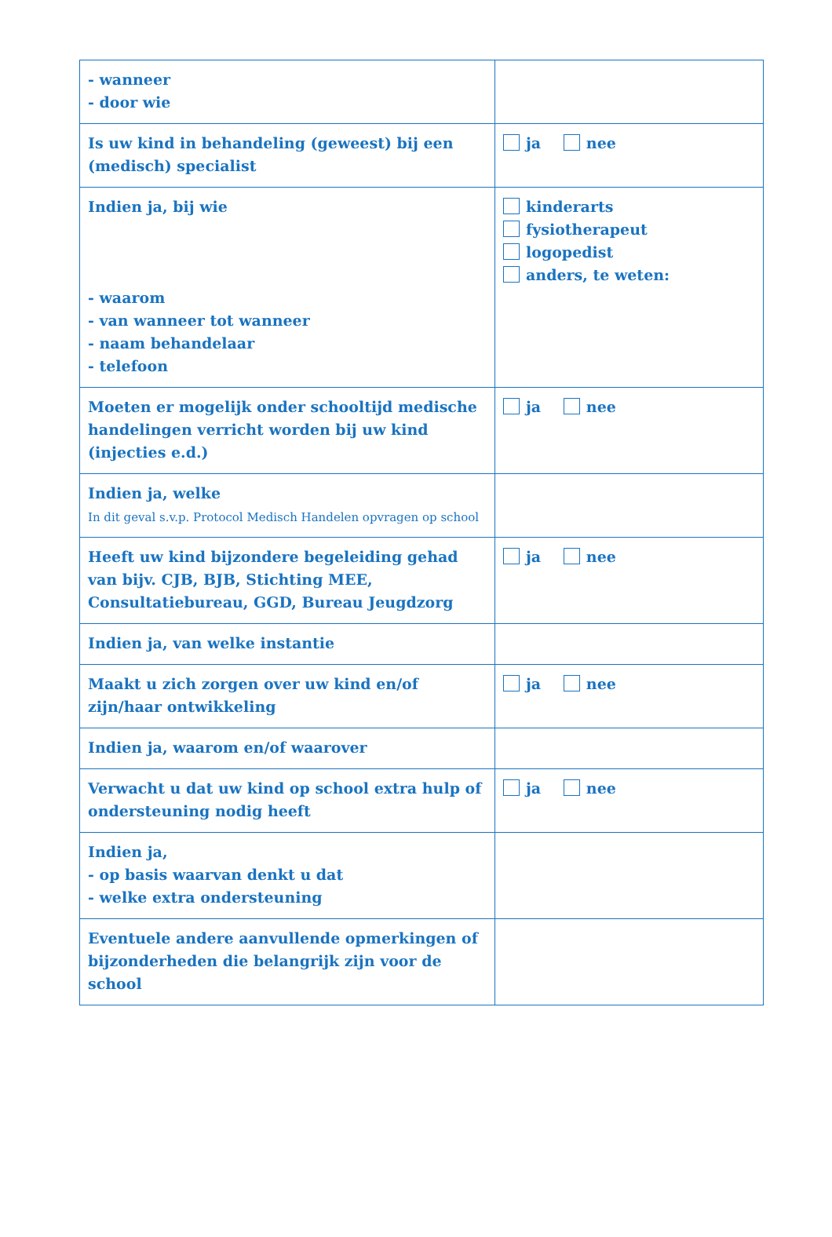| - wanneer - door wie | |
| Is uw kind in behandeling (geweest) bij een (medisch) specialist | ja nee |
| Indien ja, bij wie - waarom - van wanneer tot wanneer - naam behandelaar - telefoon | kinderarts fysiotherapeut logopedist anders, te weten: |
| Moeten er mogelijk onder schooltijd medische handelingen verricht worden bij uw kind (injecties e.d.) | ja nee |
| Indien ja, welke In dit geval s.v.p. Protocol Medisch Handelen opvragen op school | |
| Heeft uw kind bijzondere begeleiding gehad van bijv. CJB, BJB, Stichting MEE, Consultatiebureau, GGD, Bureau Jeugdzorg | ja nee |
| Indien ja, van welke instantie | |
| Maakt u zich zorgen over uw kind en/of zijn/haar ontwikkeling | ja nee |
| Indien ja, waarom en/of waarover | |
| Verwacht u dat uw kind op school extra hulp of ondersteuning nodig heeft | ja nee |
| Indien ja, - op basis waarvan denkt u dat - welke extra ondersteuning | |
| Eventuele andere aanvullende opmerkingen of bijzonderheden die belangrijk zijn voor de school | |